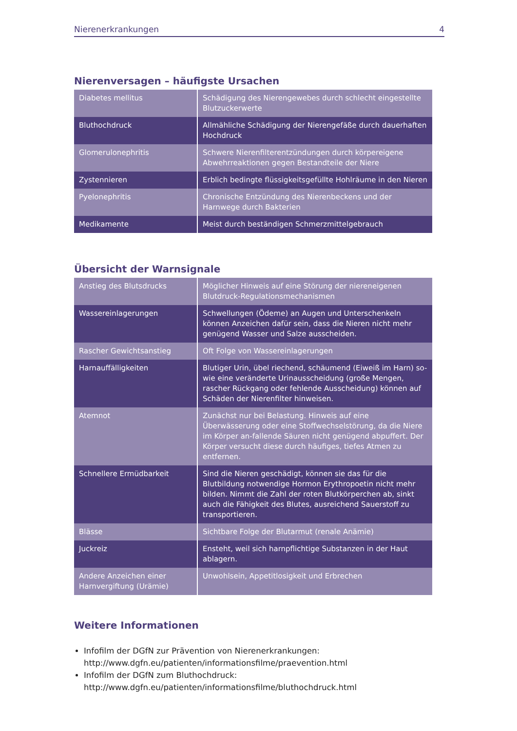Nierenerkrankungen 4
Nierenversagen – häufigste Ursachen
| Diabetes mellitus | Schädigung des Nierengewebes durch schlecht eingestellte Blutzuckerwerte |
| Bluthochdruck | Allmähliche Schädigung der Nierengefäße durch dauerhaften Hochdruck |
| Glomerulonephritis | Schwere Nierenfilterentzündungen durch körpereigene Abwehrreaktionen gegen Bestandteile der Niere |
| Zystennieren | Erblich bedingte flüssigkeitsgefüllte Hohlräume in den Nieren |
| Pyelonephritis | Chronische Entzündung des Nierenbeckens und der Harnwege durch Bakterien |
| Medikamente | Meist durch beständigen Schmerzmittelgebrauch |
Übersicht der Warnsignale
| Anstieg des Blutsdrucks | Möglicher Hinweis auf eine Störung der niereneigenen Blutdruck-Regulationsmechanismen |
| Wassereinlagerungen | Schwellungen (Ödeme) an Augen und Unterschenkeln können Anzeichen dafür sein, dass die Nieren nicht mehr genügend Wasser und Salze ausscheiden. |
| Rascher Gewichtsanstieg | Oft Folge von Wassereinlagerungen |
| Harnauffälligkeiten | Blutiger Urin, übel riechend, schäumend (Eiweiß im Harn) so-wie eine veränderte Urinausscheidung (große Mengen, rascher Rückgang oder fehlende Ausscheidung) können auf Schäden der Nierenfilter hinweisen. |
| Atemnot | Zunächst nur bei Belastung. Hinweis auf eine Überwässerung oder eine Stoffwechselstörung, da die Niere im Körper an-fallende Säuren nicht genügend abpuffert. Der Körper versucht diese durch häufiges, tiefes Atmen zu entfernen. |
| Schnellere Ermüdbarkeit | Sind die Nieren geschädigt, können sie das für die Blutbildung notwendige Hormon Erythropoetin nicht mehr bilden. Nimmt die Zahl der roten Blutkörperchen ab, sinkt auch die Fähigkeit des Blutes, ausreichend Sauerstoff zu transportieren. |
| Blässe | Sichtbare Folge der Blutarmut (renale Anämie) |
| Juckreiz | Ensteht, weil sich harnpflichtige Substanzen in der Haut ablagern. |
| Andere Anzeichen einer Harnvergiftung (Urämie) | Unwohlsein, Appetitlosigkeit und Erbrechen |
Weitere Informationen
Infofilm der DGfN zur Prävention von Nierenerkrankungen:
http://www.dgfn.eu/patienten/informationsfilme/praevention.html
Infofilm der DGfN zum Bluthochdruck:
http://www.dgfn.eu/patienten/informationsfilme/bluthochdruck.html